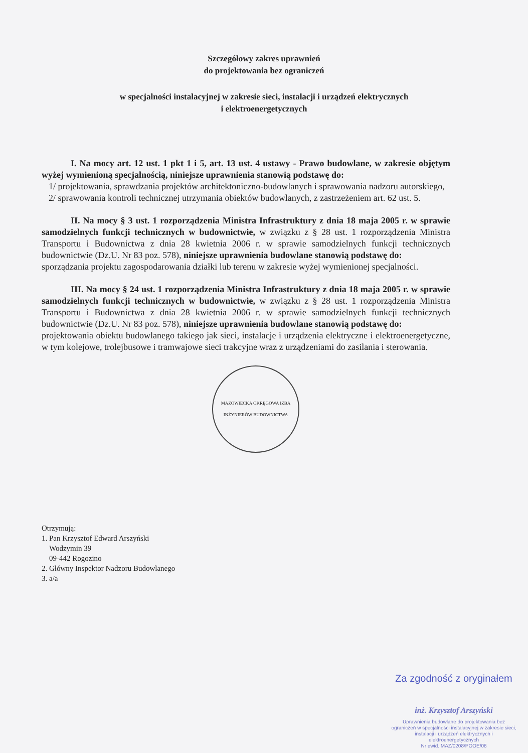Szczegółowy zakres uprawnień
do projektowania bez ograniczeń
w specjalności instalacyjnej w zakresie sieci, instalacji i urządzeń elektrycznych
i elektroenergetycznych
I. Na mocy art. 12 ust. 1 pkt 1 i 5, art. 13 ust. 4 ustawy - Prawo budowlane, w zakresie objętym wyżej wymienioną specjalnością, niniejsze uprawnienia stanowią podstawę do:
1/ projektowania, sprawdzania projektów architektoniczno-budowlanych i sprawowania nadzoru autorskiego,
2/ sprawowania kontroli technicznej utrzymania obiektów budowlanych, z zastrzeżeniem art. 62 ust. 5.
II. Na mocy § 3 ust. 1 rozporządzenia Ministra Infrastruktury z dnia 18 maja 2005 r. w sprawie samodzielnych funkcji technicznych w budownictwie, w związku z § 28 ust. 1 rozporządzenia Ministra Transportu i Budownictwa z dnia 28 kwietnia 2006 r. w sprawie samodzielnych funkcji technicznych budownictwie (Dz.U. Nr 83 poz. 578), niniejsze uprawnienia budowlane stanowią podstawę do:
sporządzania projektu zagospodarowania działki lub terenu w zakresie wyżej wymienionej specjalności.
III. Na mocy § 24 ust. 1 rozporządzenia Ministra Infrastruktury z dnia 18 maja 2005 r. w sprawie samodzielnych funkcji technicznych w budownictwie, w związku z § 28 ust. 1 rozporządzenia Ministra Transportu i Budownictwa z dnia 28 kwietnia 2006 r. w sprawie samodzielnych funkcji technicznych budownictwie (Dz.U. Nr 83 poz. 578), niniejsze uprawnienia budowlane stanowią podstawę do:
projektowania obiektu budowlanego takiego jak sieci, instalacje i urządzenia elektryczne i elektroenergetyczne, w tym kolejowe, trolejbusowe i tramwajowe sieci trakcyjne wraz z urządzeniami do zasilania i sterowania.
MAZOWIECKA OKRĘGOWA IZBA INŻYNIERÓW BUDOWNICTWA
Otrzymują:
1. Pan Krzysztof Edward Arszyński
Wodzymin 39
09-442 Rogozino
2. Główny Inspektor Nadzoru Budowlanego
3. a/a
Za zgodność z oryginałem
inż. Krzysztof Arszyński
Uprawnienia budowlane do projektowania bez ograniczeń w specjalności instalacyjnej w zakresie sieci, instalacji i urządzeń elektrycznych i elektroenergetycznych
Nr ewid. MAZ/0208/POOE/06